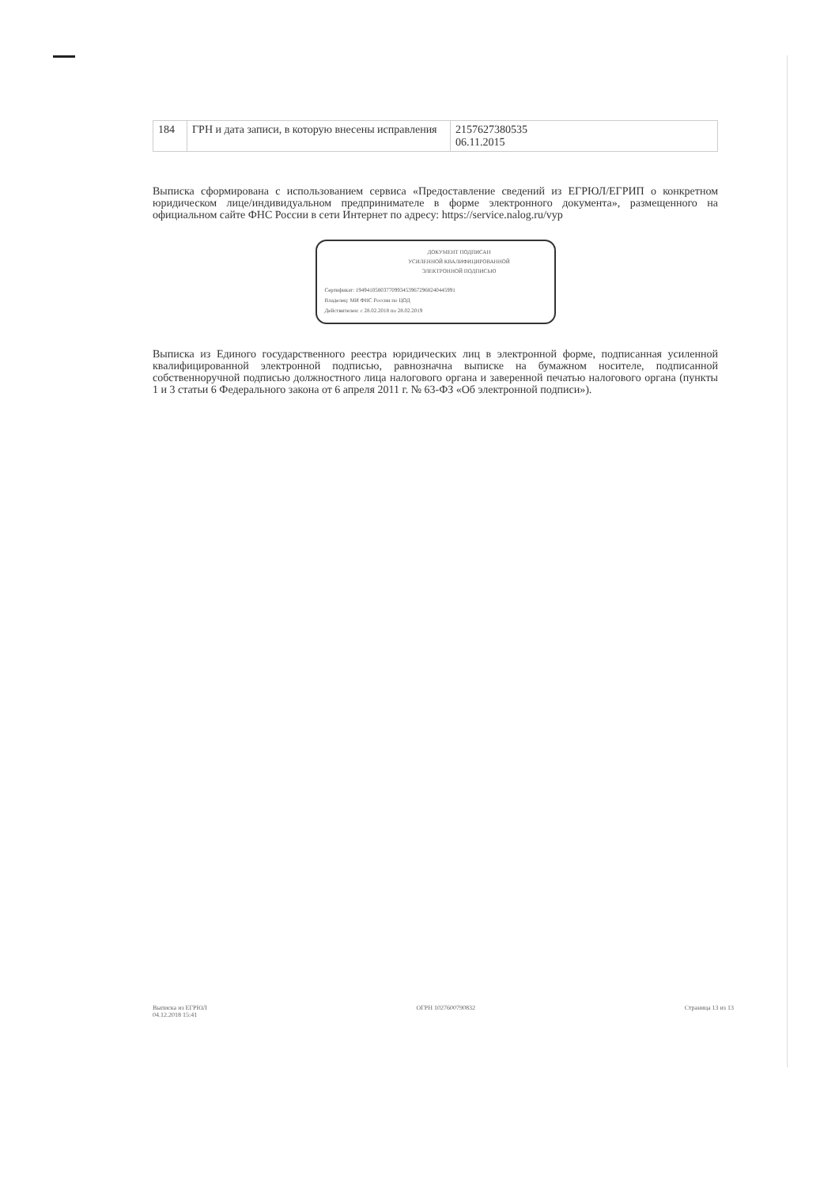| 184 | ГРН и дата записи, в которую внесены исправления | 2157627380535 06.11.2015 |
Выписка сформирована с использованием сервиса «Предоставление сведений из ЕГРЮЛ/ЕГРИП о конкретном юридическом лице/индивидуальном предпринимателе в форме электронного документа», размещенного на официальном сайте ФНС России в сети Интернет по адресу: https://service.nalog.ru/vyp
ДОКУМЕНТ ПОДПИСАН
УСИЛЕННОЙ КВАЛИФИЦИРОВАННОЙ
ЭЛЕКТРОННОЙ ПОДПИСЬЮ
Сертификат: 194941058037709934539672968240445991
Владелец: МИ ФНС России по ЦОД
Действителен: с 28.02.2018 по 28.02.2019
Выписка из Единого государственного реестра юридических лиц в электронной форме, подписанная усиленной квалифицированной электронной подписью, равнозначна выписке на бумажном носителе, подписанной собственноручной подписью должностного лица налогового органа и заверенной печатью налогового органа (пункты 1 и 3 статьи 6 Федерального закона от 6 апреля 2011 г. № 63-ФЗ «Об электронной подписи»).
Выписка из ЕГРЮЛ
04.12.2018 15:41
ОГРН 1027600790832 Страница 13 из 13